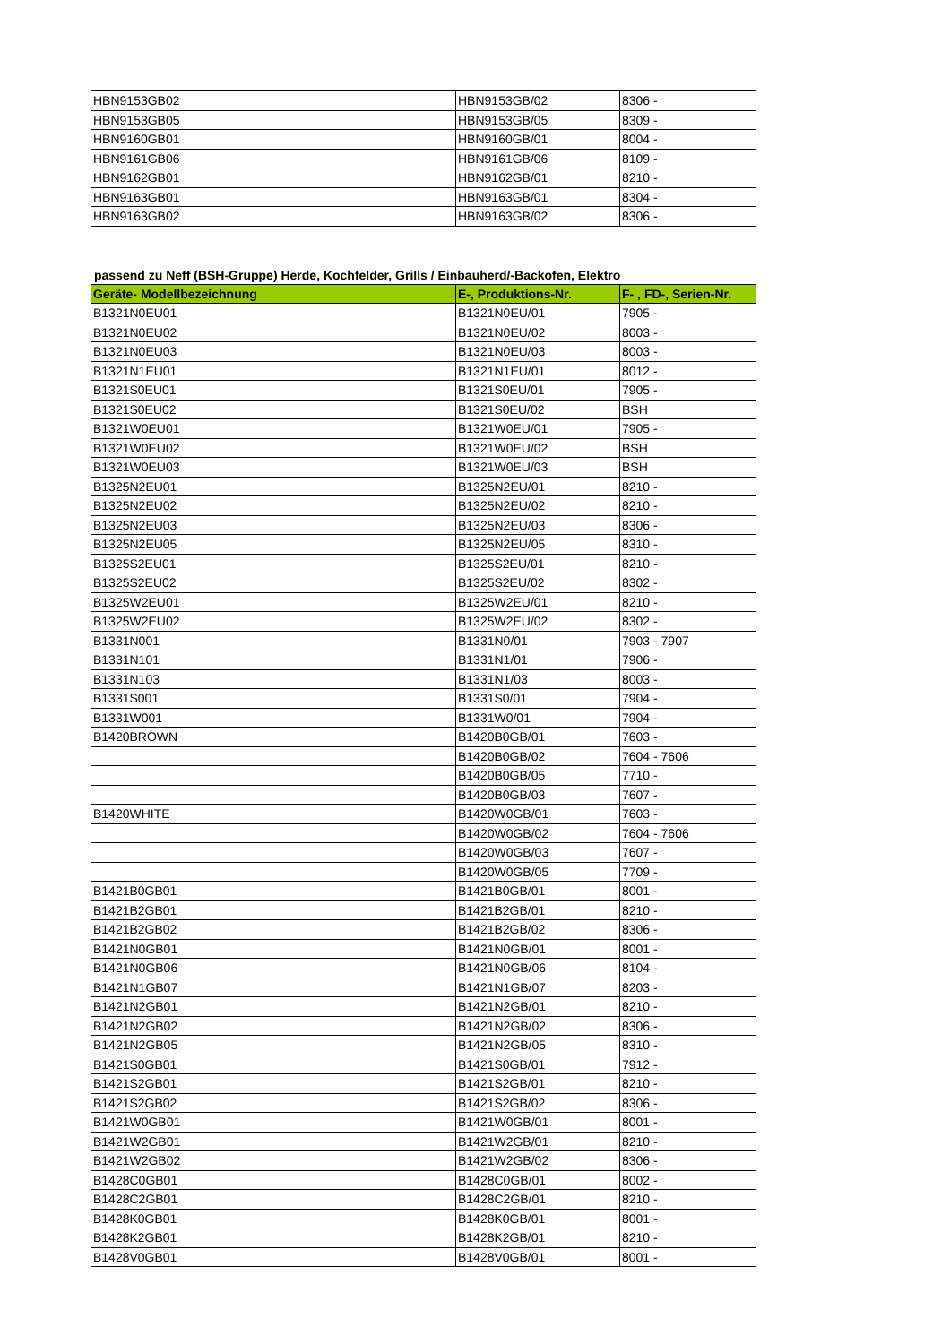| HBN9153GB02 | HBN9153GB/02 | 8306 - |
| HBN9153GB05 | HBN9153GB/05 | 8309 - |
| HBN9160GB01 | HBN9160GB/01 | 8004 - |
| HBN9161GB06 | HBN9161GB/06 | 8109 - |
| HBN9162GB01 | HBN9162GB/01 | 8210 - |
| HBN9163GB01 | HBN9163GB/01 | 8304 - |
| HBN9163GB02 | HBN9163GB/02 | 8306 - |
passend zu Neff (BSH-Gruppe) Herde, Kochfelder, Grills / Einbauherd/-Backofen, Elektro
| Geräte- Modellbezeichnung | E-, Produktions-Nr. | F- , FD-, Serien-Nr. |
| --- | --- | --- |
| B1321N0EU01 | B1321N0EU/01 | 7905 - |
| B1321N0EU02 | B1321N0EU/02 | 8003 - |
| B1321N0EU03 | B1321N0EU/03 | 8003 - |
| B1321N1EU01 | B1321N1EU/01 | 8012 - |
| B1321S0EU01 | B1321S0EU/01 | 7905 - |
| B1321S0EU02 | B1321S0EU/02 | BSH |
| B1321W0EU01 | B1321W0EU/01 | 7905 - |
| B1321W0EU02 | B1321W0EU/02 | BSH |
| B1321W0EU03 | B1321W0EU/03 | BSH |
| B1325N2EU01 | B1325N2EU/01 | 8210 - |
| B1325N2EU02 | B1325N2EU/02 | 8210 - |
| B1325N2EU03 | B1325N2EU/03 | 8306 - |
| B1325N2EU05 | B1325N2EU/05 | 8310 - |
| B1325S2EU01 | B1325S2EU/01 | 8210 - |
| B1325S2EU02 | B1325S2EU/02 | 8302 - |
| B1325W2EU01 | B1325W2EU/01 | 8210 - |
| B1325W2EU02 | B1325W2EU/02 | 8302 - |
| B1331N001 | B1331N0/01 | 7903 - 7907 |
| B1331N101 | B1331N1/01 | 7906 - |
| B1331N103 | B1331N1/03 | 8003 - |
| B1331S001 | B1331S0/01 | 7904 - |
| B1331W001 | B1331W0/01 | 7904 - |
| B1420BROWN | B1420B0GB/01 | 7603 - |
| | B1420B0GB/02 | 7604 - 7606 |
| | B1420B0GB/05 | 7710 - |
| | B1420B0GB/03 | 7607 - |
| B1420WHITE | B1420W0GB/01 | 7603 - |
| | B1420W0GB/02 | 7604 - 7606 |
| | B1420W0GB/03 | 7607 - |
| | B1420W0GB/05 | 7709 - |
| B1421B0GB01 | B1421B0GB/01 | 8001 - |
| B1421B2GB01 | B1421B2GB/01 | 8210 - |
| B1421B2GB02 | B1421B2GB/02 | 8306 - |
| B1421N0GB01 | B1421N0GB/01 | 8001 - |
| B1421N0GB06 | B1421N0GB/06 | 8104 - |
| B1421N1GB07 | B1421N1GB/07 | 8203 - |
| B1421N2GB01 | B1421N2GB/01 | 8210 - |
| B1421N2GB02 | B1421N2GB/02 | 8306 - |
| B1421N2GB05 | B1421N2GB/05 | 8310 - |
| B1421S0GB01 | B1421S0GB/01 | 7912 - |
| B1421S2GB01 | B1421S2GB/01 | 8210 - |
| B1421S2GB02 | B1421S2GB/02 | 8306 - |
| B1421W0GB01 | B1421W0GB/01 | 8001 - |
| B1421W2GB01 | B1421W2GB/01 | 8210 - |
| B1421W2GB02 | B1421W2GB/02 | 8306 - |
| B1428C0GB01 | B1428C0GB/01 | 8002 - |
| B1428C2GB01 | B1428C2GB/01 | 8210 - |
| B1428K0GB01 | B1428K0GB/01 | 8001 - |
| B1428K2GB01 | B1428K2GB/01 | 8210 - |
| B1428V0GB01 | B1428V0GB/01 | 8001 - |